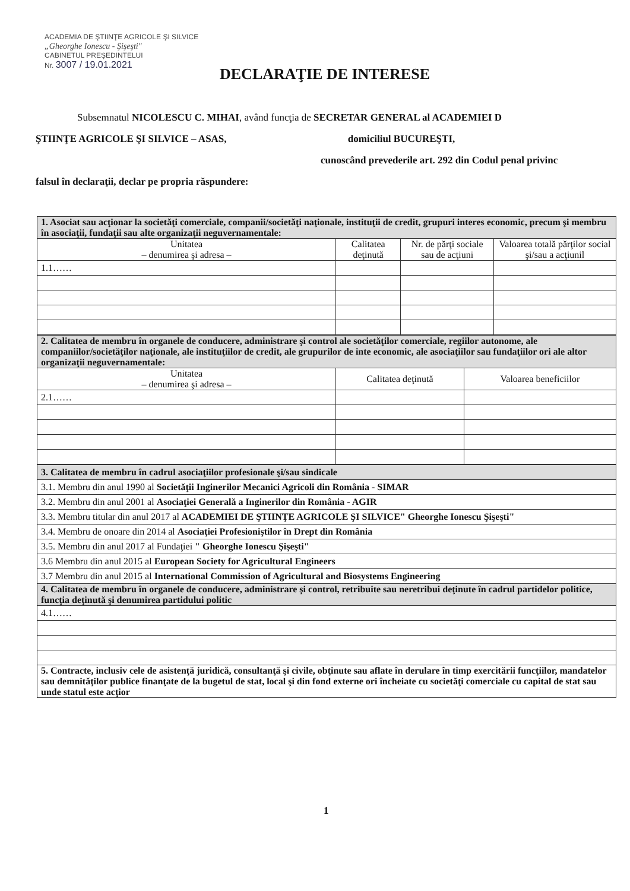ACADEMIA DE ŞTIINŢE AGRICOLE ŞI SILVICE
„Gheorghe Ionescu - Şişeşti"
CABINETUL PREŞEDINTELUI
Nr. 3007 / 19.01.2021
DECLARAŢIE DE INTERESE
Subsemnatul NICOLESCU C. MIHAI, având funcţia de SECRETAR GENERAL al ACADEMIEI D
ŞTIINŢE AGRICOLE ŞI SILVICE – ASAS, domiciliul BUCUREŞTI,
cunoscând prevederile art. 292 din Codul penal privinc
falsul în declaraţii, declar pe propria răspundere:
| 1. Asociat sau acţionar la societăţi comerciale, companii/societăţi naţionale, instituţii de credit, grupuri interes economic, precum şi membru în asociaţii, fundaţii sau alte organizaţii neguvernamentale: | | | |
| Unitatea – denumirea şi adresa – | Calitatea deţinută | Nr. de părţi sociale sau de acţiuni | Valoarea totală părţilor social şi/sau a acţiunil |
| 1.1…… | | | |
| 2. Calitatea de membru în organele de conducere, administrare şi control ale societăţilor comerciale, regiilor autonome, ale companiilor/societăţilor naţionale, ale instituţiilor de credit, ale grupurilor de inte economic, ale asociaţiilor sau fundaţiilor ori ale altor organizaţii neguvernamentale: | | |
| Unitatea – denumirea şi adresa – | Calitatea deţinută | Valoarea beneficiilor |
| 2.1…… | | |
| 3. Calitatea de membru în cadrul asociaţiilor profesionale şi/sau sindicale |
| 3.1. Membru din anul 1990 al Societăţii Inginerilor Mecanici Agricoli din România - SIMAR |
| 3.2. Membru din anul 2001 al Asociaţiei Generală a Inginerilor din România - AGIR |
| 3.3. Membru titular din anul 2017 al ACADEMIEI DE ŞTIINŢE AGRICOLE ŞI SILVICE" Gheorghe Ionescu Şişeşti" |
| 3.4. Membru de onoare din 2014 al Asociaţiei Profesioniştilor în Drept din România |
| 3.5. Membru din anul 2017 al Fundaţiei " Gheorghe Ionescu Şişeşti" |
| 3.6 Membru din anul 2015 al European Society for Agricultural Engineers |
| 3.7 Membru din anul 2015 al International Commission of Agricultural and Biosystems Engineering |
| 4. Calitatea de membru în organele de conducere, administrare şi control, retribuite sau neretribui deţinute în cadrul partidelor politice, funcţia deţinută şi denumirea partidului politic |
| 4.1…… |
| 5. Contracte, inclusiv cele de asistenţă juridică, consultanţă şi civile, obţinute sau aflate în derulare în timp exercitării funcţiilor, mandatelor sau demnităţilor publice finanţate de la bugetul de stat, local şi din fond externe ori încheiate cu societăţi comerciale cu capital de stat sau unde statul este acţior |
1